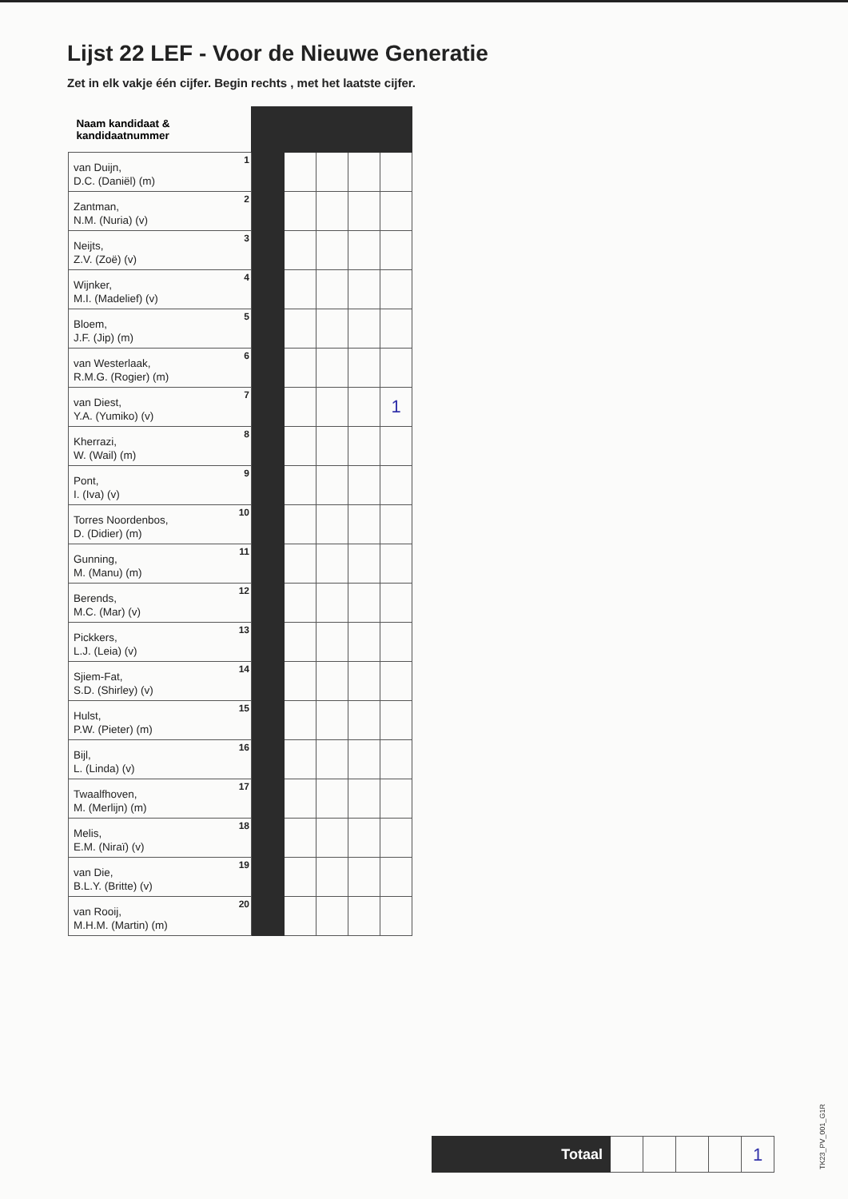Lijst 22 LEF - Voor de Nieuwe Generatie
Zet in elk vakje één cijfer. Begin rechts , met het laatste cijfer.
| Naam kandidaat & kandidaatnummer | | | | | |
| 1 van Duijn, D.C. (Daniël) (m) | | | | | |
| 2 Zantman, N.M. (Nuria) (v) | | | | | |
| 3 Neijts, Z.V. (Zoë) (v) | | | | | |
| 4 Wijnker, M.I. (Madelief) (v) | | | | | |
| 5 Bloem, J.F. (Jip) (m) | | | | | |
| 6 van Westerlaak, R.M.G. (Rogier) (m) | | | | | |
| 7 van Diest, Y.A. (Yumiko) (v) | | | | | 1 |
| 8 Kherrazi, W. (Wail) (m) | | | | | |
| 9 Pont, I. (Iva) (v) | | | | | |
| 10 Torres Noordenbos, D. (Didier) (m) | | | | | |
| 11 Gunning, M. (Manu) (m) | | | | | |
| 12 Berends, M.C. (Mar) (v) | | | | | |
| 13 Pickkers, L.J. (Leia) (v) | | | | | |
| 14 Sjiem-Fat, S.D. (Shirley) (v) | | | | | |
| 15 Hulst, P.W. (Pieter) (m) | | | | | |
| 16 Bijl, L. (Linda) (v) | | | | | |
| 17 Twaalfhoven, M. (Merlijn) (m) | | | | | |
| 18 Melis, E.M. (Niraï) (v) | | | | | |
| 19 van Die, B.L.Y. (Britte) (v) | | | | | |
| 20 van Rooij, M.H.M. (Martin) (m) | | | | | |
Totaal
1
TK23_PV_001_G1R